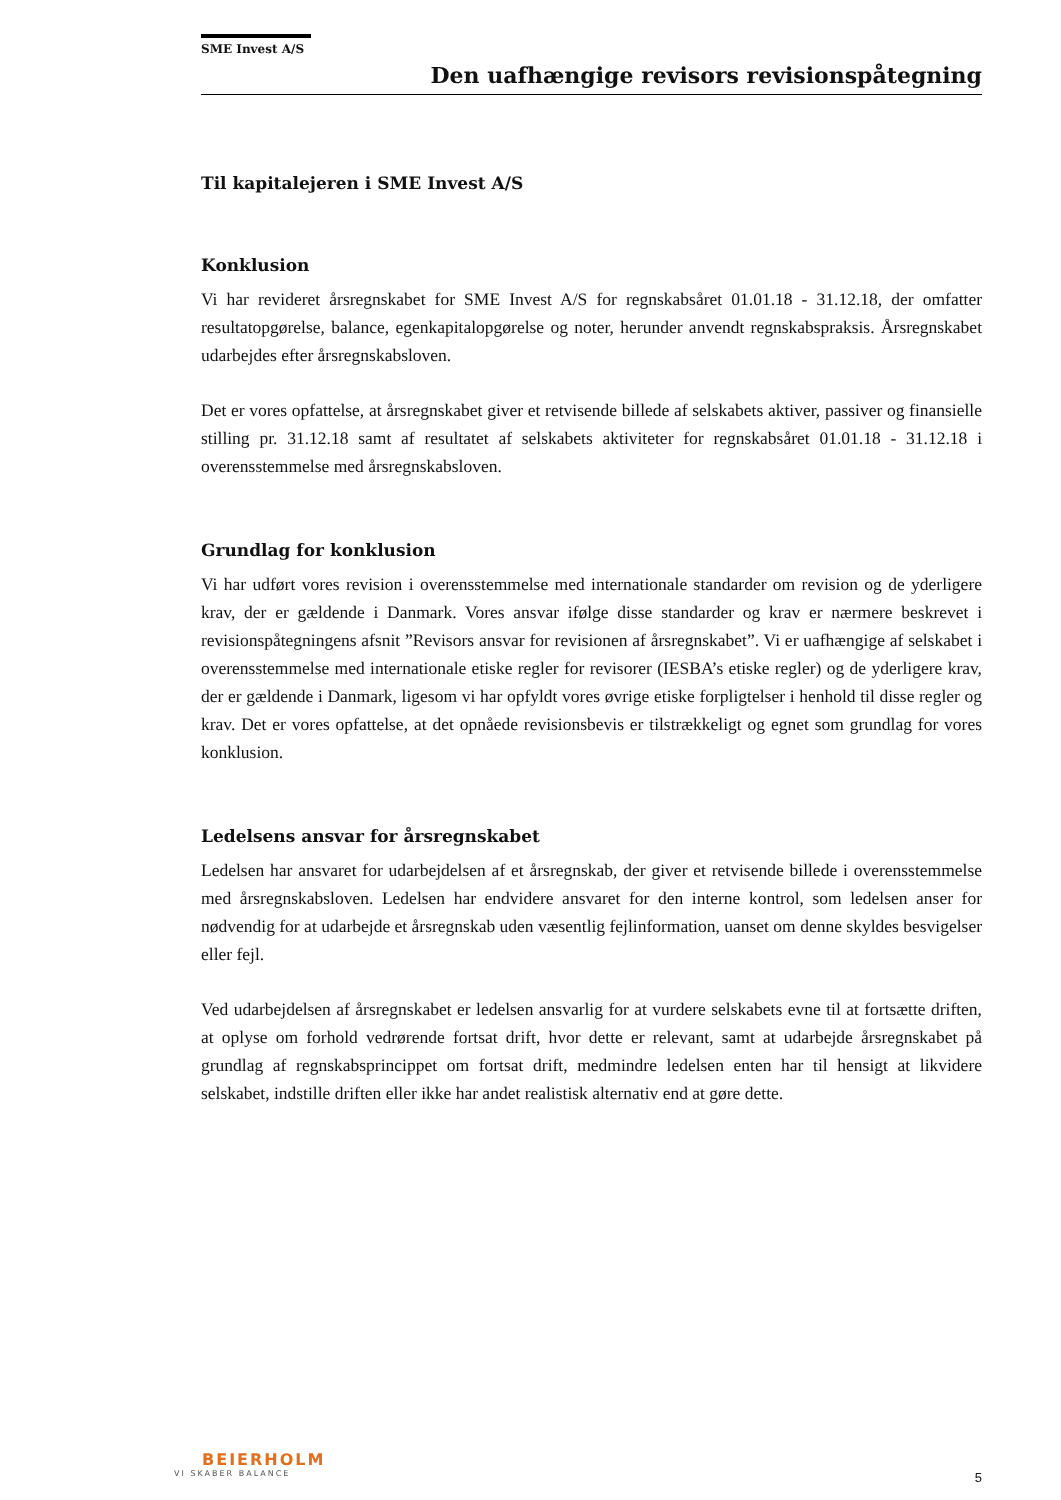SME Invest A/S
Den uafhængige revisors revisionspåtegning
Til kapitalejeren i SME Invest A/S
Konklusion
Vi har revideret årsregnskabet for SME Invest A/S for regnskabsåret 01.01.18 - 31.12.18, der omfatter resultatopgørelse, balance, egenkapitalopgørelse og noter, herunder anvendt regnskabspraksis. Årsregnskabet udarbejdes efter årsregnskabsloven.
Det er vores opfattelse, at årsregnskabet giver et retvisende billede af selskabets aktiver, passiver og finansielle stilling pr. 31.12.18 samt af resultatet af selskabets aktiviteter for regnskabsåret 01.01.18 - 31.12.18 i overensstemmelse med årsregnskabsloven.
Grundlag for konklusion
Vi har udført vores revision i overensstemmelse med internationale standarder om revision og de yderligere krav, der er gældende i Danmark. Vores ansvar ifølge disse standarder og krav er nærmere beskrevet i revisionspåtegningens afsnit ”Revisors ansvar for revisionen af årsregnskabet”. Vi er uafhængige af selskabet i overensstemmelse med internationale etiske regler for revisorer (IESBA’s etiske regler) og de yderligere krav, der er gældende i Danmark, ligesom vi har opfyldt vores øvrige etiske forpligtelser i henhold til disse regler og krav. Det er vores opfattelse, at det opnåede revisionsbevis er tilstrækkeligt og egnet som grundlag for vores konklusion.
Ledelsens ansvar for årsregnskabet
Ledelsen har ansvaret for udarbejdelsen af et årsregnskab, der giver et retvisende billede i overensstemmelse med årsregnskabsloven. Ledelsen har endvidere ansvaret for den interne kontrol, som ledelsen anser for nødvendig for at udarbejde et årsregnskab uden væsentlig fejlinformation, uanset om denne skyldes besvigelser eller fejl.
Ved udarbejdelsen af årsregnskabet er ledelsen ansvarlig for at vurdere selskabets evne til at fortsætte driften, at oplyse om forhold vedrørende fortsat drift, hvor dette er relevant, samt at udarbejde årsregnskabet på grundlag af regnskabsprincippet om fortsat drift, medmindre ledelsen enten har til hensigt at likvidere selskabet, indstille driften eller ikke har andet realistisk alternativ end at gøre dette.
BEIERHOLM
VI SKABER BALANCE
5